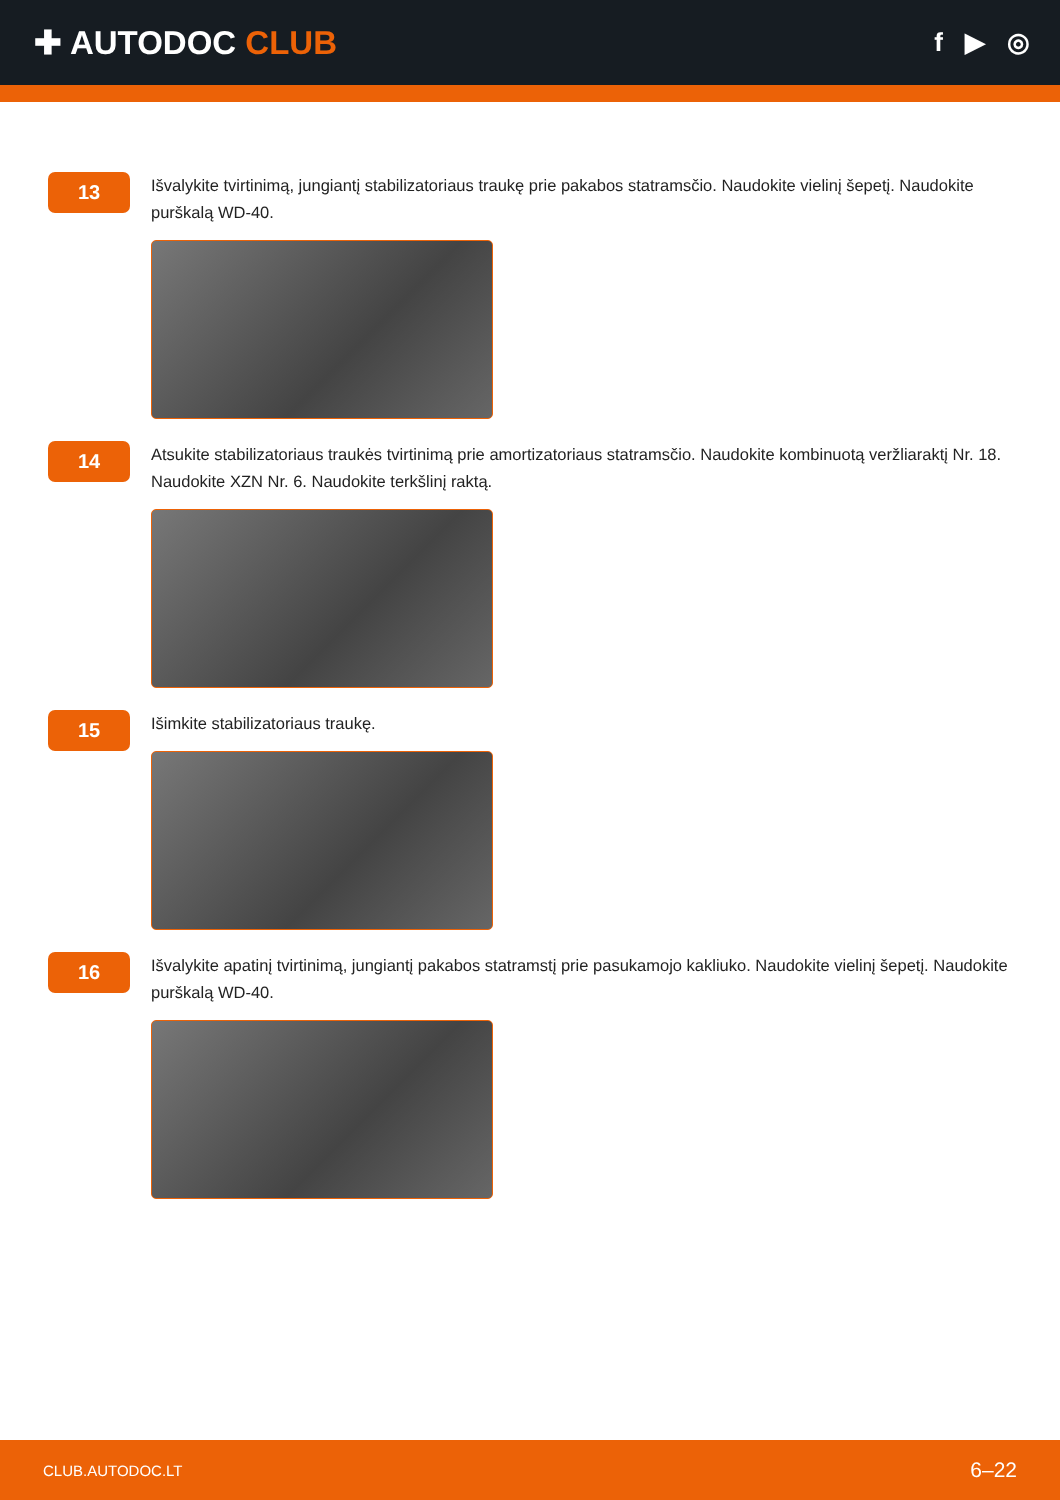✚ AUTODOC CLUB
f ▶ ◎
13
Išvalykite tvirtinimą, jungiantį stabilizatoriaus traukę prie pakabos statramsčio. Naudokite vielinį šepetį. Naudokite purškalą WD-40.
14
Atsukite stabilizatoriaus traukės tvirtinimą prie amortizatoriaus statramsčio. Naudokite kombinuotą veržliaraktį Nr. 18. Naudokite XZN Nr. 6. Naudokite terkšlinį raktą.
15
Išimkite stabilizatoriaus traukę.
16
Išvalykite apatinį tvirtinimą, jungiantį pakabos statramstį prie pasukamojo kakliuko. Naudokite vielinį šepetį. Naudokite purškalą WD-40.
CLUB.AUTODOC.LT 6–22